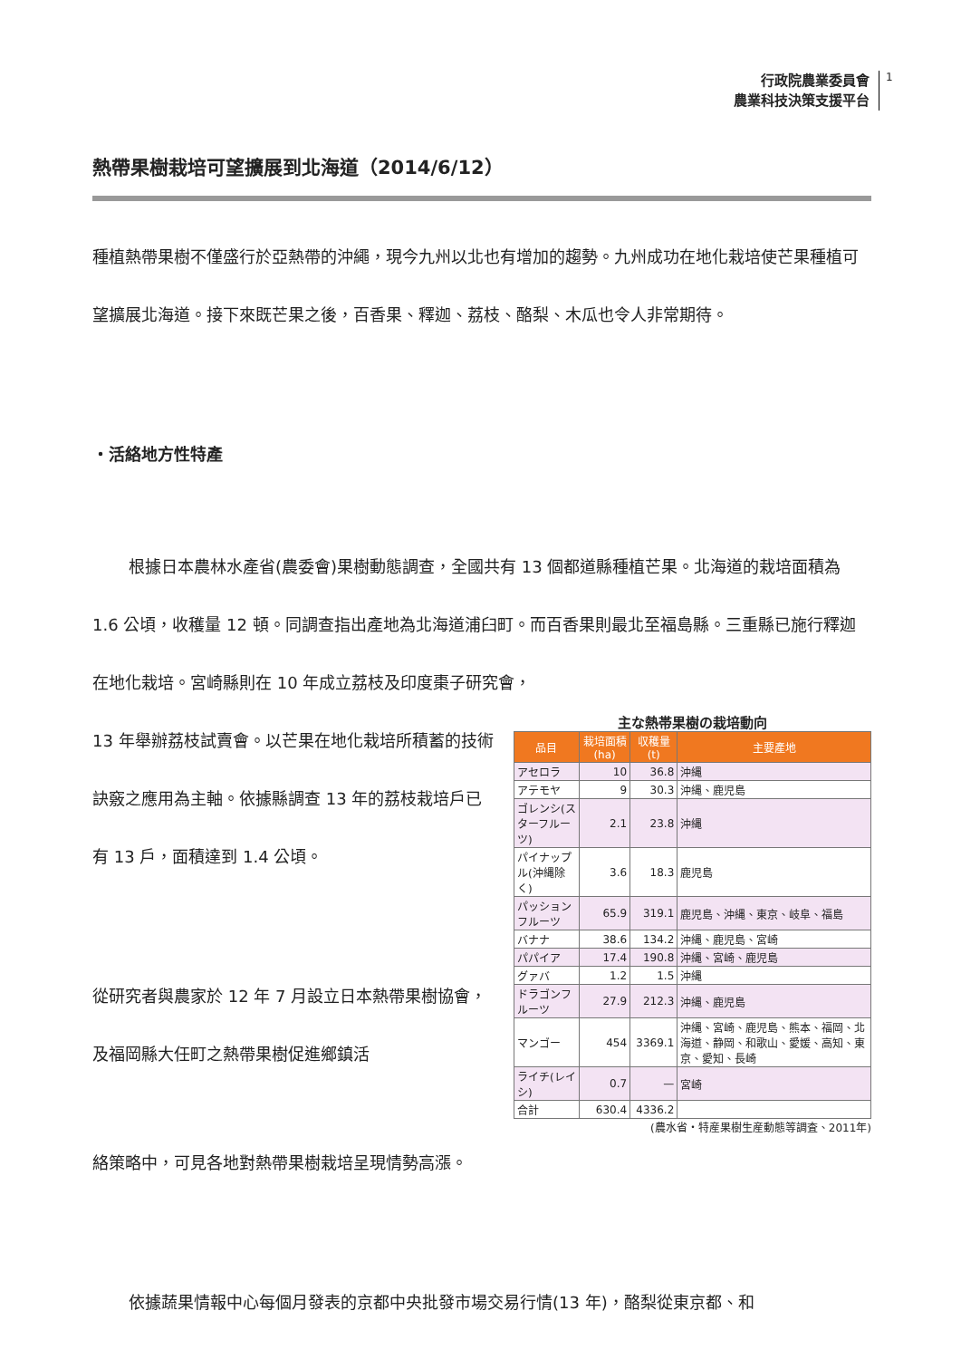行政院農業委員會
農業科技決策支援平台
1
熱帶果樹栽培可望擴展到北海道（2014/6/12）
種植熱帶果樹不僅盛行於亞熱帶的沖繩，現今九州以北也有增加的趨勢。九州成功在地化栽培使芒果種植可望擴展北海道。接下來既芒果之後，百香果、釋迦、荔枝、酪梨、木瓜也令人非常期待。
・活絡地方性特產
根據日本農林水產省(農委會)果樹動態調查，全國共有 13 個都道縣種植芒果。北海道的栽培面積為 1.6 公頃，收穫量 12 頓。同調查指出產地為北海道浦臼町。而百香果則最北至福島縣。三重縣已施行釋迦在地化栽培。宮崎縣則在 10 年成立荔枝及印度棗子研究會，
13 年舉辦荔枝試賣會。以芒果在地化栽培所積蓄的技術訣竅之應用為主軸。依據縣調查 13 年的荔枝栽培戶已有 13 戶，面積達到 1.4 公頃。
從研究者與農家於 12 年 7 月設立日本熱帶果樹協會，及福岡縣大任町之熱帶果樹促進鄉鎮活
主な熱帯果樹の栽培動向
| 品目 | 栽培面積(ha) | 収穫量(t) | 主要產地 |
| --- | --- | --- | --- |
| アセロラ | 10 | 36.8 | 沖縄 |
| アテモヤ | 9 | 30.3 | 沖縄、鹿児島 |
| ゴレンシ(スターフルーツ) | 2.1 | 23.8 | 沖縄 |
| パイナップル(沖縄除く) | 3.6 | 18.3 | 鹿児島 |
| パッションフルーツ | 65.9 | 319.1 | 鹿児島、沖縄、東京、岐阜、福島 |
| バナナ | 38.6 | 134.2 | 沖縄、鹿児島、宮崎 |
| パパイア | 17.4 | 190.8 | 沖縄、宮崎、鹿児島 |
| グァバ | 1.2 | 1.5 | 沖縄 |
| ドラゴンフルーツ | 27.9 | 212.3 | 沖縄、鹿児島 |
| マンゴー | 454 | 3369.1 | 沖縄、宮崎、鹿児島、熊本、福岡、北海道、静岡、和歌山、愛媛、高知、東京、愛知、長崎 |
| ライチ(レイシ) | 0.7 | — | 宮崎 |
| 合計 | 630.4 | 4336.2 | |
(農水省・特産果樹生産動態等調査、2011年)
絡策略中，可見各地對熱帶果樹栽培呈現情勢高漲。
依據蔬果情報中心每個月發表的京都中央批發市場交易行情(13 年)，酪梨從東京都、和